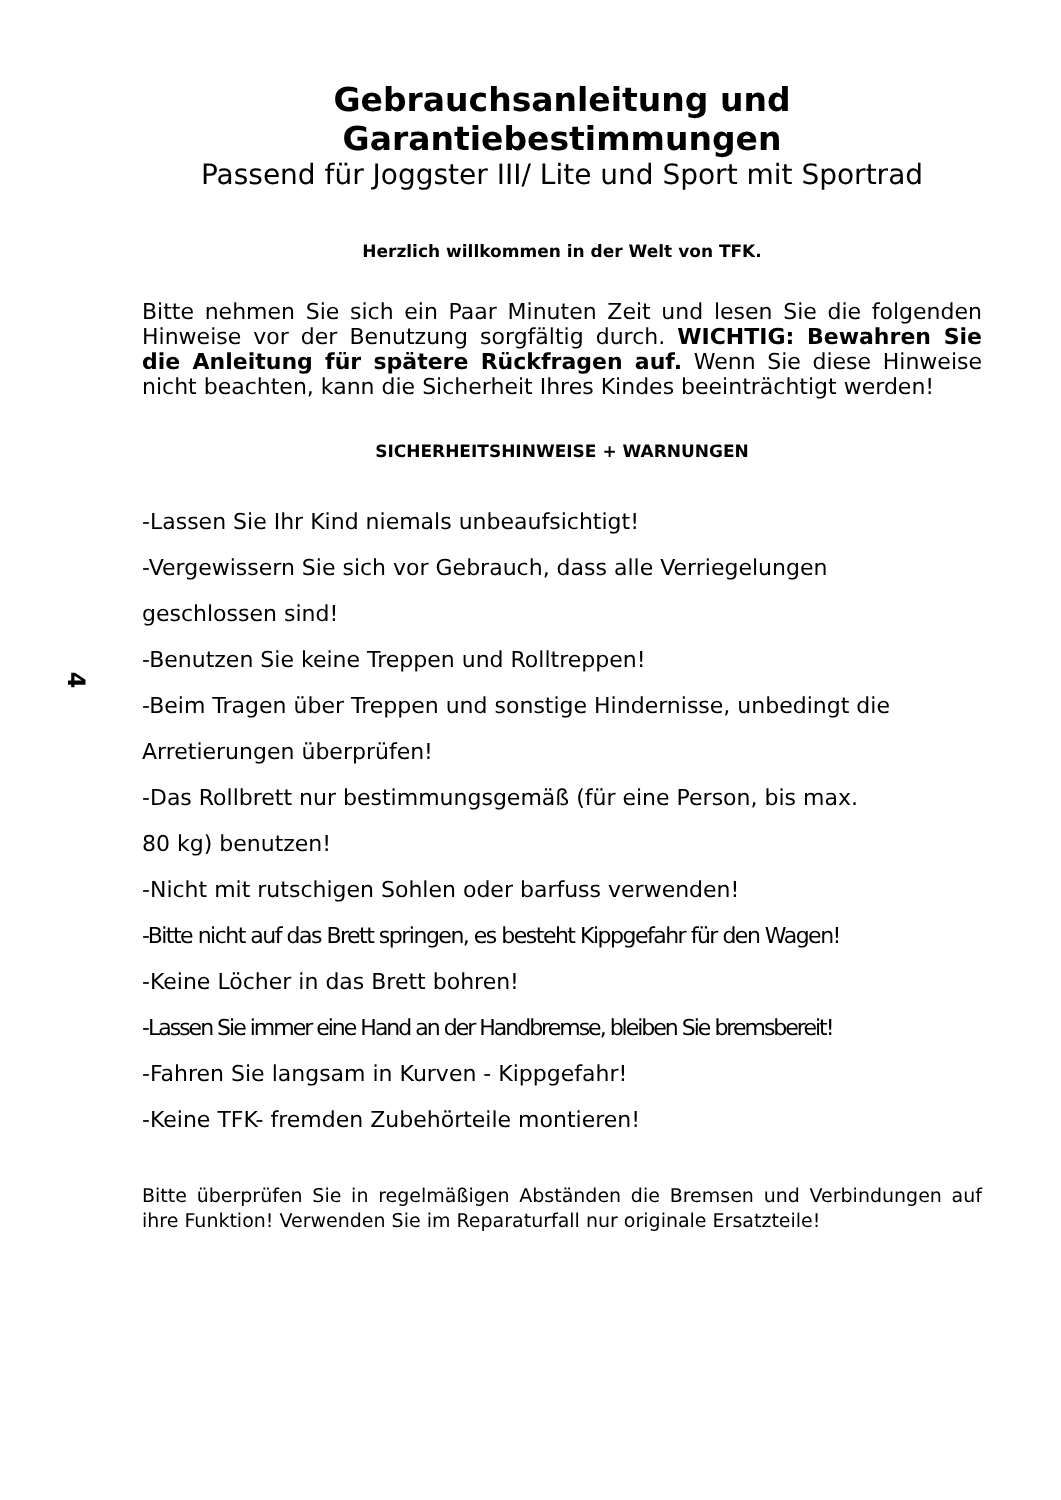Gebrauchsanleitung und Garantiebestimmungen
Passend für Joggster III/ Lite und Sport mit Sportrad
Herzlich willkommen in der Welt von TFK.
Bitte nehmen Sie sich ein Paar Minuten Zeit und lesen Sie die folgenden Hinweise vor der Benutzung sorgfältig durch. WICHTIG: Bewahren Sie die Anleitung für spätere Rückfragen auf. Wenn Sie diese Hinweise nicht beachten, kann die Sicherheit Ihres Kindes beeinträchtigt werden!
SICHERHEITSHINWEISE + WARNUNGEN
-Lassen Sie Ihr Kind niemals unbeaufsichtigt!
-Vergewissern Sie sich vor Gebrauch, dass alle Verriegelungen
geschlossen sind!
-Benutzen Sie keine Treppen und Rolltreppen!
-Beim Tragen über Treppen und sonstige Hindernisse, unbedingt die
Arretierungen überprüfen!
-Das Rollbrett nur bestimmungsgemäß (für eine Person, bis max.
80 kg) benutzen!
-Nicht mit rutschigen Sohlen oder barfuss verwenden!
-Bitte nicht auf das Brett springen, es besteht Kippgefahr für den Wagen!
-Keine Löcher in das Brett bohren!
-Lassen Sie immer eine Hand an der Handbremse, bleiben Sie bremsbereit!
-Fahren Sie langsam in Kurven - Kippgefahr!
-Keine TFK- fremden Zubehörteile montieren!
Bitte überprüfen Sie in regelmäßigen Abständen die Bremsen und Verbindungen auf ihre Funktion! Verwenden Sie im Reparaturfall nur originale Ersatzteile!
4